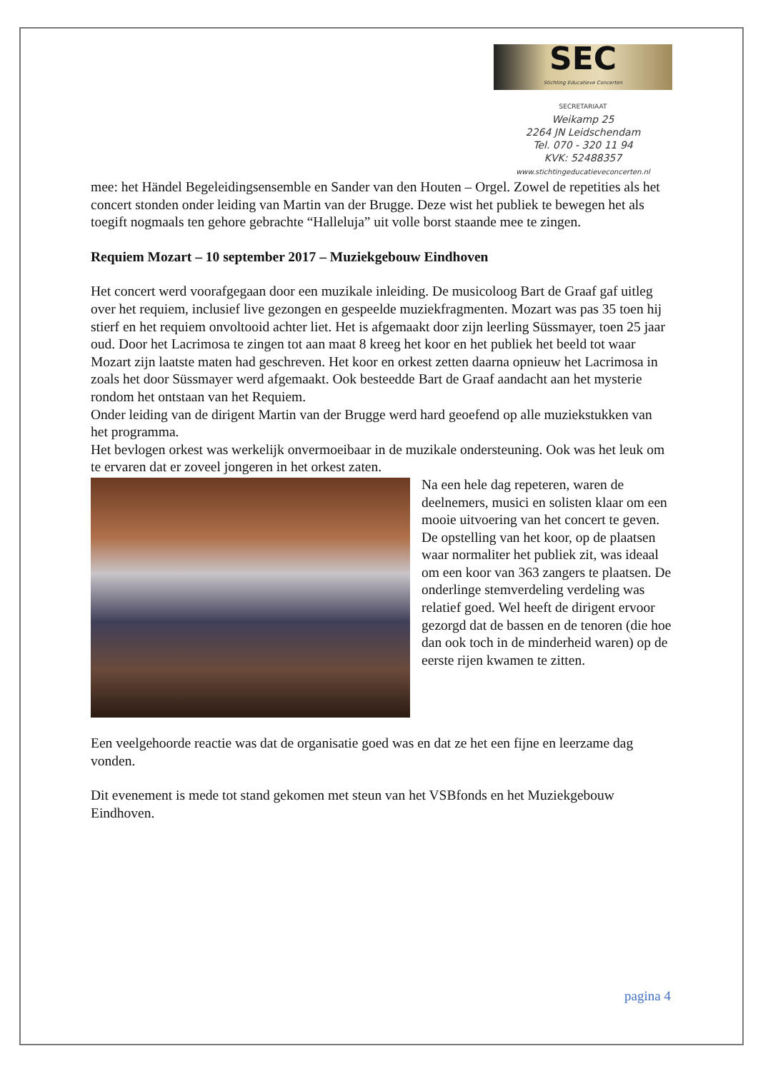SEC
Stichting Educatieve Concerten
SECRETARIAAT
Weikamp 25
2264 JN Leidschendam
Tel. 070 - 320 11 94
KVK: 52488357
www.stichtingeducatieveconcerten.nl
mee: het Händel Begeleidingsensemble en Sander van den Houten – Orgel. Zowel de repetities als het concert stonden onder leiding van Martin van der Brugge. Deze wist het publiek te bewegen het als toegift nogmaals ten gehore gebrachte “Halleluja” uit volle borst staande mee te zingen.
Requiem Mozart – 10 september 2017 – Muziekgebouw Eindhoven
Het concert werd voorafgegaan door een muzikale inleiding. De musicoloog Bart de Graaf gaf uitleg over het requiem, inclusief live gezongen en gespeelde muziekfragmenten. Mozart was pas 35 toen hij stierf en het requiem onvoltooid achter liet. Het is afgemaakt door zijn leerling Süssmayer, toen 25 jaar oud. Door het Lacrimosa te zingen tot aan maat 8 kreeg het koor en het publiek het beeld tot waar Mozart zijn laatste maten had geschreven. Het koor en orkest zetten daarna opnieuw het Lacrimosa in zoals het door Süssmayer werd afgemaakt. Ook besteedde Bart de Graaf aandacht aan het mysterie rondom het ontstaan van het Requiem.
Onder leiding van de dirigent Martin van der Brugge werd hard geoefend op alle muziekstukken van het programma.
Het bevlogen orkest was werkelijk onvermoeibaar in de muzikale ondersteuning. Ook was het leuk om te ervaren dat er zoveel jongeren in het orkest zaten.
Na een hele dag repeteren, waren de deelnemers, musici en solisten klaar om een mooie uitvoering van het concert te geven.
De opstelling van het koor, op de plaatsen waar normaliter het publiek zit, was ideaal om een koor van 363 zangers te plaatsen. De onderlinge stemverdeling verdeling was relatief goed. Wel heeft de dirigent ervoor gezorgd dat de bassen en de tenoren (die hoe dan ook toch in de minderheid waren) op de eerste rijen kwamen te zitten.
Een veelgehoorde reactie was dat de organisatie goed was en dat ze het een fijne en leerzame dag vonden.
Dit evenement is mede tot stand gekomen met steun van het VSBfonds en het Muziekgebouw Eindhoven.
pagina 4